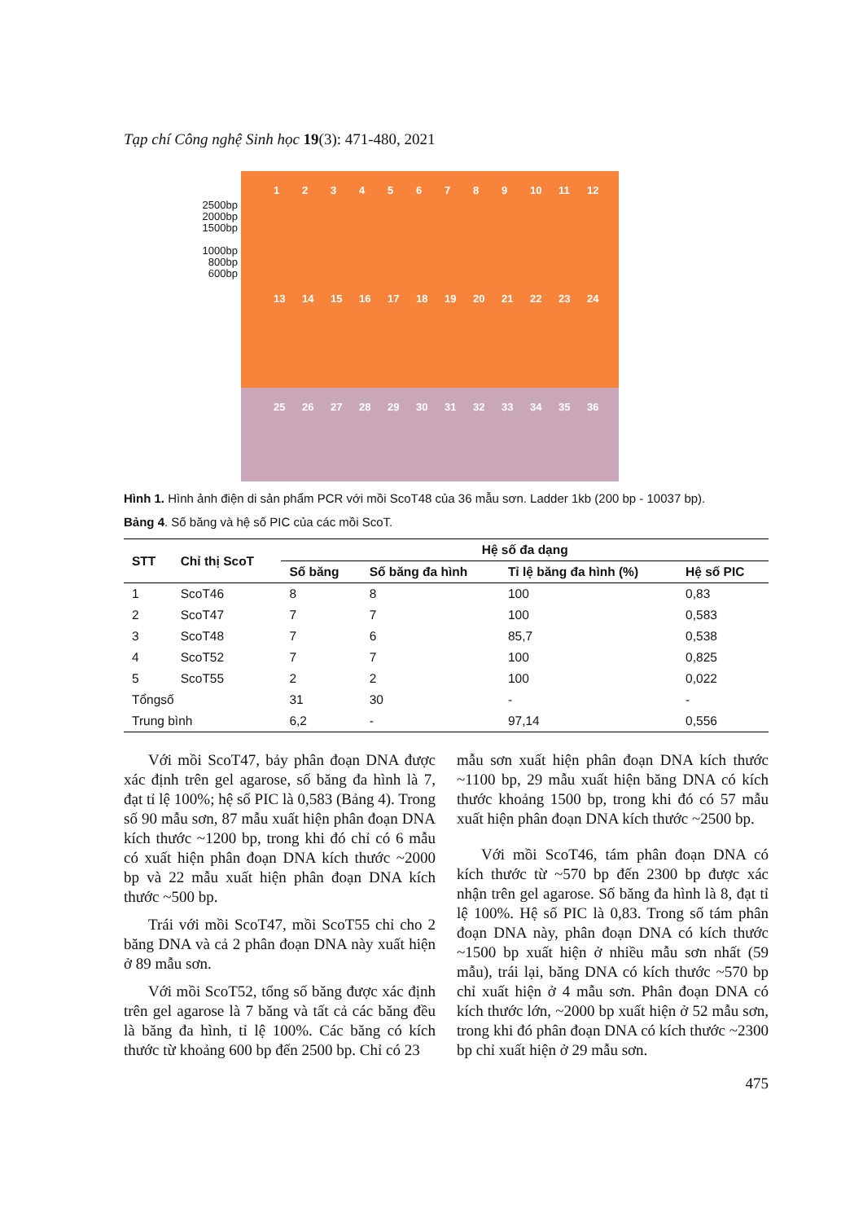Tạp chí Công nghệ Sinh học 19(3): 471-480, 2021
2500bp
2000bp
1500bp
1000bp
800bp
600bp
123456789 10 11 12
13 14 15 16 17 18 19 20 21 22 23 24
25 26 27 28 29 30 31 32 33 34 35 36
Hình 1. Hình ảnh điện di sản phẩm PCR với mồi ScoT48 của 36 mẫu sơn. Ladder 1kb (200 bp - 10037 bp).
Bảng 4. Số băng và hệ số PIC của các mồi ScoT.
| STT | Chỉ thị ScoT | Hệ số đa dạng | | | |
| --- | --- | --- | --- | --- | --- |
| | | Số băng | Số băng đa hình | Tỉ lệ băng đa hình (%) | Hệ số PIC |
| 1 | ScoT46 | 8 | 8 | 100 | 0,83 |
| 2 | ScoT47 | 7 | 7 | 100 | 0,583 |
| 3 | ScoT48 | 7 | 6 | 85,7 | 0,538 |
| 4 | ScoT52 | 7 | 7 | 100 | 0,825 |
| 5 | ScoT55 | 2 | 2 | 100 | 0,022 |
| Tổngsố | | 31 | 30 | - | - |
| Trung bình | | 6,2 | - | 97,14 | 0,556 |
Với mồi ScoT47, bảy phân đoạn DNA được xác định trên gel agarose, số băng đa hình là 7, đạt tỉ lệ 100%; hệ số PIC là 0,583 (Bảng 4). Trong số 90 mẫu sơn, 87 mẫu xuất hiện phân đoạn DNA kích thước ~1200 bp, trong khi đó chỉ có 6 mẫu có xuất hiện phân đoạn DNA kích thước ~2000 bp và 22 mẫu xuất hiện phân đoạn DNA kích thước ~500 bp.
Trái với mồi ScoT47, mồi ScoT55 chỉ cho 2 băng DNA và cả 2 phân đoạn DNA này xuất hiện ở 89 mẫu sơn.
Với mồi ScoT52, tổng số băng được xác định trên gel agarose là 7 băng và tất cả các băng đều là băng đa hình, tỉ lệ 100%. Các băng có kích thước từ khoảng 600 bp đến 2500 bp. Chỉ có 23
mẫu sơn xuất hiện phân đoạn DNA kích thước ~1100 bp, 29 mẫu xuất hiện băng DNA có kích thước khoảng 1500 bp, trong khi đó có 57 mẫu xuất hiện phân đoạn DNA kích thước ~2500 bp.
Với mồi ScoT46, tám phân đoạn DNA có kích thước từ ~570 bp đến 2300 bp được xác nhận trên gel agarose. Số băng đa hình là 8, đạt tỉ lệ 100%. Hệ số PIC là 0,83. Trong số tám phân đoạn DNA này, phân đoạn DNA có kích thước ~1500 bp xuất hiện ở nhiều mẫu sơn nhất (59 mẫu), trái lại, băng DNA có kích thước ~570 bp chỉ xuất hiện ở 4 mẫu sơn. Phân đoạn DNA có kích thước lớn, ~2000 bp xuất hiện ở 52 mẫu sơn, trong khi đó phân đoạn DNA có kích thước ~2300 bp chỉ xuất hiện ở 29 mẫu sơn.
475